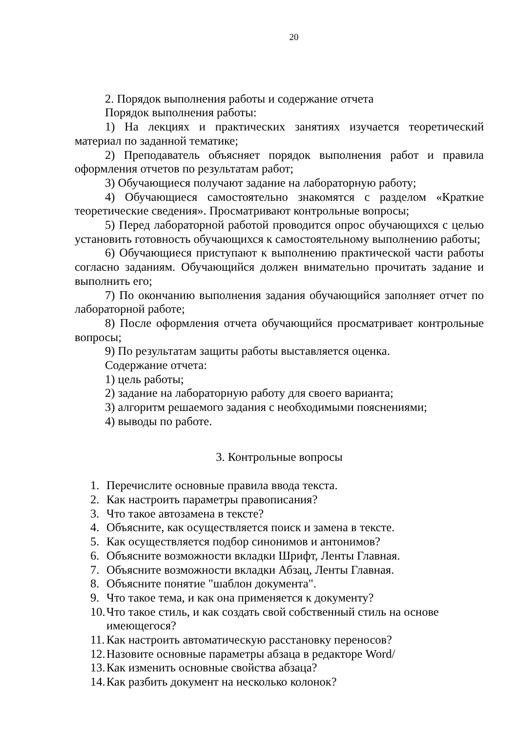20
2. Порядок выполнения работы и содержание отчета
Порядок выполнения работы:
1) На лекциях и практических занятиях изучается теоретический материал по заданной тематике;
2) Преподаватель объясняет порядок выполнения работ и правила оформления отчетов по результатам работ;
3) Обучающиеся получают задание на лабораторную работу;
4) Обучающиеся самостоятельно знакомятся с разделом «Краткие теоретические сведения». Просматривают контрольные вопросы;
5) Перед лабораторной работой проводится опрос обучающихся с целью установить готовность обучающихся к самостоятельному выполнению работы;
6) Обучающиеся приступают к выполнению практической части работы согласно заданиям. Обучающийся должен внимательно прочитать задание и выполнить его;
7) По окончанию выполнения задания обучающийся заполняет отчет по лабораторной работе;
8) После оформления отчета обучающийся просматривает контрольные вопросы;
9) По результатам защиты работы выставляется оценка.
Содержание отчета:
1) цель работы;
2) задание на лабораторную работу для своего варианта;
3) алгоритм решаемого задания с необходимыми пояснениями;
4) выводы по работе.
3. Контрольные вопросы
1. Перечислите основные правила ввода текста.
2. Как настроить параметры правописания?
3. Что такое автозамена в тексте?
4. Объясните, как осуществляется поиск и замена в тексте.
5. Как осуществляется подбор синонимов и антонимов?
6. Объясните возможности вкладки Шрифт, Ленты Главная.
7. Объясните возможности вкладки Абзац, Ленты Главная.
8. Объясните понятие "шаблон документа".
9. Что такое тема, и как она применяется к документу?
10. Что такое стиль, и как создать свой собственный стиль на основе имеющегося?
11. Как настроить автоматическую расстановку переносов?
12. Назовите основные параметры абзаца в редакторе Word/
13. Как изменить основные свойства абзаца?
14. Как разбить документ на несколько колонок?